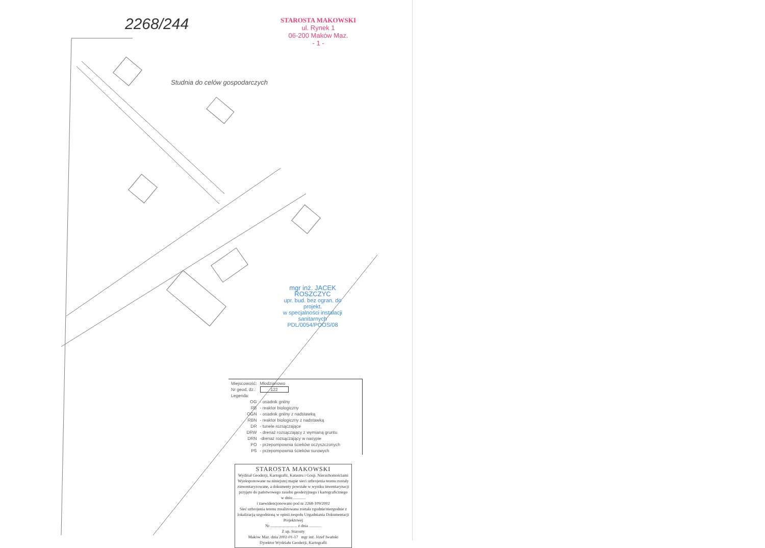2268/244
STAROSTA MAKOWSKI
ul. Rynek 1
06-200 Maków Maz.
- 1 -
Studnia do celów gospodarczych
mgr inż. JACEK ROSZCZYC
upr. bud. bez ogran. do projekt.
w specjalności instalacji sanitarnych
PDL/0054/POOS/08
| Miejscowość: | Młodzianowo |
| Nr geod. dz.: | 122 |
| Legenda: | |
| OG | - osadnik gnilny |
| RB | - reaktor biologiczny |
| OGN | - osadnik gnilny z nadstawką |
| RBN | - reaktor biologiczny z nadstawką |
| DR | - tunele rozsączające |
| DRW | - drenaż rozsączający z wymianą gruntu |
| DRN | -drenaż rozsączający w nasypie |
| PO | - przepompownia ścieków oczyszczonych |
| PS | - przepompownia ścieków surowych |
STAROSTA MAKOWSKI
Wydział Geodezji, Kartografii, Katastru i Gosp. Nieruchomościami
Wyeksponowane na niniejszej mapie sieci uzbrojenia terenu zostały zinwentaryzowane, a dokumenty powstałe w wyniku inwentaryzacji przyjęto do państwowego zasobu geodezyjnego i kartograficznego w dniu ............
i zaewidencjonowano pod nr 2268-109/2002
Sieć uzbrojenia terenu zrealizowana została zgodnie/niezgodnie z lokalizacją uzgodnioną w opinii zespołu Uzgadniania Dokumentacji Projektowej
Nr .......................... z dnia ............
Z up. Starosty
Maków Maz. dnia 2002-01-17 mgr inż. Józef Iwański
Dyrektor Wydziału Geodezji, Kartografii